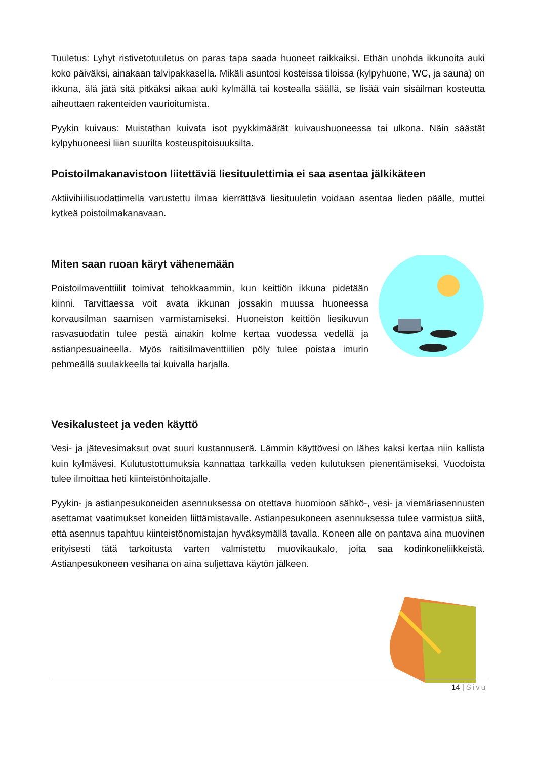Tuuletus: Lyhyt ristivetotuuletus on paras tapa saada huoneet raikkaiksi. Ethän unohda ikkunoita auki koko päiväksi, ainakaan talvipakkasella. Mikäli asuntosi kosteissa tiloissa (kylpyhuone, WC, ja sauna) on ikkuna, älä jätä sitä pitkäksi aikaa auki kylmällä tai kostealla säällä, se lisää vain sisäilman kosteutta aiheuttaen rakenteiden vaurioitumista.
Pyykin kuivaus: Muistathan kuivata isot pyykkimäärät kuivaushuoneessa tai ulkona. Näin säästät kylpyhuoneesi liian suurilta kosteuspitoisuuksilta.
Poistoilmakanavistoon liitettäviä liesituulettimia ei saa asentaa jälkikäteen
Aktiivihiilisuodattimella varustettu ilmaa kierrättävä liesituuletin voidaan asentaa lieden päälle, muttei kytkeä poistoilmakanavaan.
Miten saan ruoan käryt vähenemään
Poistoilmaventtiilit toimivat tehokkaammin, kun keittiön ikkuna pidetään kiinni. Tarvittaessa voit avata ikkunan jossakin muussa huoneessa korvausilman saamisen varmistamiseksi. Huoneiston keittiön liesikuvun rasvasuodatin tulee pestä ainakin kolme kertaa vuodessa vedellä ja astianpesuaineella. Myös raitisilmaventtiilien pöly tulee poistaa imurin pehmeällä suulakkeella tai kuivalla harjalla.
Vesikalusteet ja veden käyttö
Vesi- ja jätevesimaksut ovat suuri kustannuserä. Lämmin käyttövesi on lähes kaksi kertaa niin kallista kuin kylmävesi. Kulutustottumuksia kannattaa tarkkailla veden kulutuksen pienentämiseksi. Vuodoista tulee ilmoittaa heti kiinteistönhoitajalle.
Pyykin- ja astianpesukoneiden asennuksessa on otettava huomioon sähkö-, vesi- ja viemäriasennusten asettamat vaatimukset koneiden liittämistavalle. Astianpesukoneen asennuksessa tulee varmistua siitä, että asennus tapahtuu kiinteistönomistajan hyväksymällä tavalla. Koneen alle on pantava aina muovinen erityisesti tätä tarkoitusta varten valmistettu muovikaukalo, joita saa kodinkoneliikkeistä. Astianpesukoneen vesihana on aina suljettava käytön jälkeen.
14 | Sivu